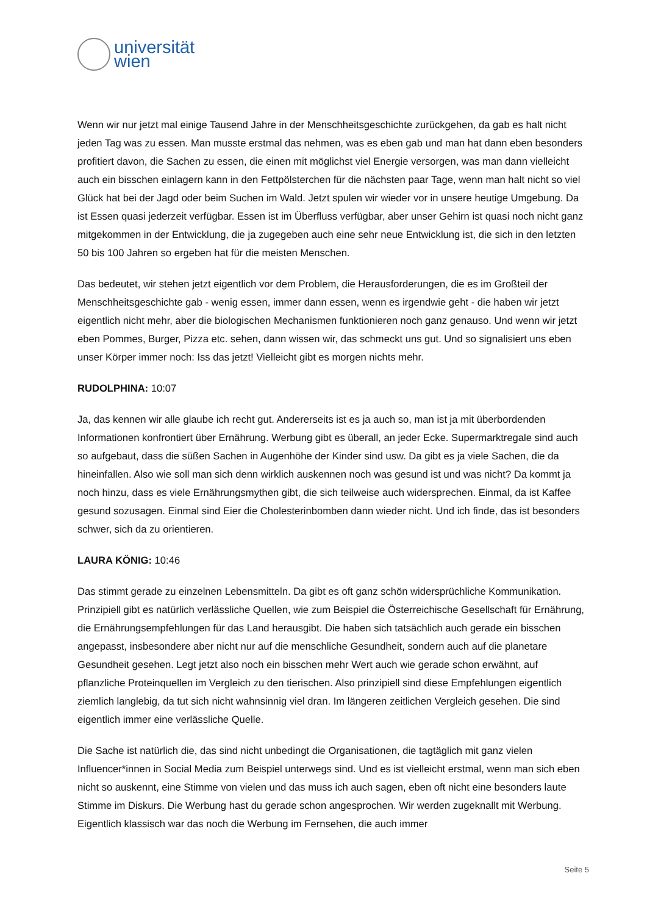universität
wien
Wenn wir nur jetzt mal einige Tausend Jahre in der Menschheitsgeschichte zurückgehen, da gab es halt nicht jeden Tag was zu essen. Man musste erstmal das nehmen, was es eben gab und man hat dann eben besonders profitiert davon, die Sachen zu essen, die einen mit möglichst viel Energie versorgen, was man dann vielleicht auch ein bisschen einlagern kann in den Fettpölsterchen für die nächsten paar Tage, wenn man halt nicht so viel Glück hat bei der Jagd oder beim Suchen im Wald. Jetzt spulen wir wieder vor in unsere heutige Umgebung. Da ist Essen quasi jederzeit verfügbar. Essen ist im Überfluss verfügbar, aber unser Gehirn ist quasi noch nicht ganz mitgekommen in der Entwicklung, die ja zugegeben auch eine sehr neue Entwicklung ist, die sich in den letzten 50 bis 100 Jahren so ergeben hat für die meisten Menschen.
Das bedeutet, wir stehen jetzt eigentlich vor dem Problem, die Herausforderungen, die es im Großteil der Menschheitsgeschichte gab - wenig essen, immer dann essen, wenn es irgendwie geht - die haben wir jetzt eigentlich nicht mehr, aber die biologischen Mechanismen funktionieren noch ganz genauso. Und wenn wir jetzt eben Pommes, Burger, Pizza etc. sehen, dann wissen wir, das schmeckt uns gut. Und so signalisiert uns eben unser Körper immer noch: Iss das jetzt! Vielleicht gibt es morgen nichts mehr.
RUDOLPHINA: 10:07
Ja, das kennen wir alle glaube ich recht gut. Andererseits ist es ja auch so, man ist ja mit überbordenden Informationen konfrontiert über Ernährung. Werbung gibt es überall, an jeder Ecke. Supermarktregale sind auch so aufgebaut, dass die süßen Sachen in Augenhöhe der Kinder sind usw. Da gibt es ja viele Sachen, die da hineinfallen. Also wie soll man sich denn wirklich auskennen noch was gesund ist und was nicht? Da kommt ja noch hinzu, dass es viele Ernährungsmythen gibt, die sich teilweise auch widersprechen. Einmal, da ist Kaffee gesund sozusagen. Einmal sind Eier die Cholesterinbomben dann wieder nicht. Und ich finde, das ist besonders schwer, sich da zu orientieren.
LAURA KÖNIG: 10:46
Das stimmt gerade zu einzelnen Lebensmitteln. Da gibt es oft ganz schön widersprüchliche Kommunikation. Prinzipiell gibt es natürlich verlässliche Quellen, wie zum Beispiel die Österreichische Gesellschaft für Ernährung, die Ernährungsempfehlungen für das Land herausgibt. Die haben sich tatsächlich auch gerade ein bisschen angepasst, insbesondere aber nicht nur auf die menschliche Gesundheit, sondern auch auf die planetare Gesundheit gesehen. Legt jetzt also noch ein bisschen mehr Wert auch wie gerade schon erwähnt, auf pflanzliche Proteinquellen im Vergleich zu den tierischen. Also prinzipiell sind diese Empfehlungen eigentlich ziemlich langlebig, da tut sich nicht wahnsinnig viel dran. Im längeren zeitlichen Vergleich gesehen. Die sind eigentlich immer eine verlässliche Quelle.
Die Sache ist natürlich die, das sind nicht unbedingt die Organisationen, die tagtäglich mit ganz vielen Influencer*innen in Social Media zum Beispiel unterwegs sind. Und es ist vielleicht erstmal, wenn man sich eben nicht so auskennt, eine Stimme von vielen und das muss ich auch sagen, eben oft nicht eine besonders laute Stimme im Diskurs. Die Werbung hast du gerade schon angesprochen. Wir werden zugeknallt mit Werbung. Eigentlich klassisch war das noch die Werbung im Fernsehen, die auch immer
Seite 5